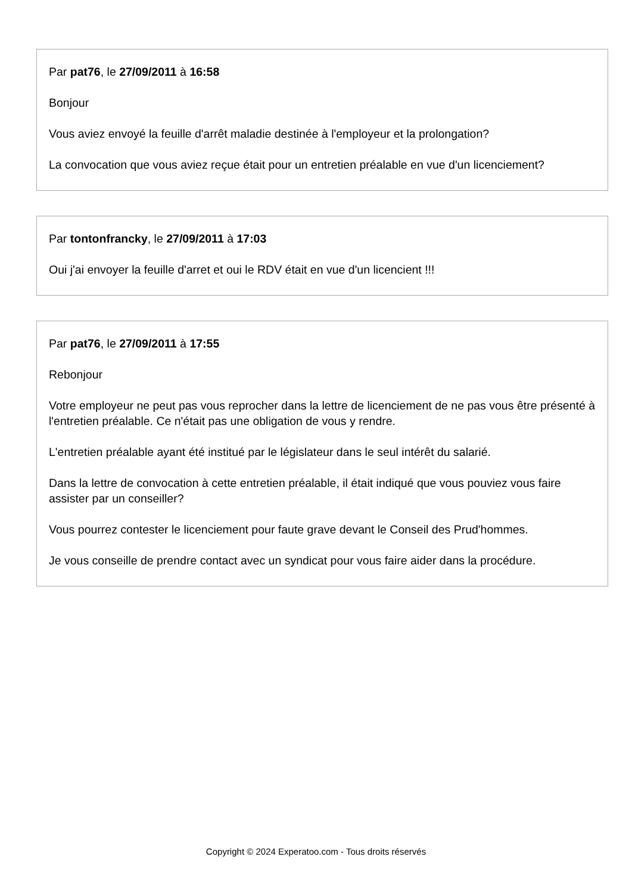Par pat76, le 27/09/2011 à 16:58
Bonjour
Vous aviez envoyé la feuille d'arrêt maladie destinée à l'employeur et la prolongation?
La convocation que vous aviez reçue était pour un entretien préalable en vue d'un licenciement?
Par tontonfrancky, le 27/09/2011 à 17:03
Oui j'ai envoyer la feuille d'arret et oui le RDV était en vue d'un licencient !!!
Par pat76, le 27/09/2011 à 17:55
Rebonjour
Votre employeur ne peut pas vous reprocher dans la lettre de licenciement de ne pas vous être présenté à l'entretien préalable. Ce n'était pas une obligation de vous y rendre.
L'entretien préalable ayant été institué par le législateur dans le seul intérêt du salarié.
Dans la lettre de convocation à cette entretien préalable, il était indiqué que vous pouviez vous faire assister par un conseiller?
Vous pourrez contester le licenciement pour faute grave devant le Conseil des Prud'hommes.
Je vous conseille de prendre contact avec un syndicat pour vous faire aider dans la procédure.
Copyright © 2024 Experatoo.com - Tous droits réservés